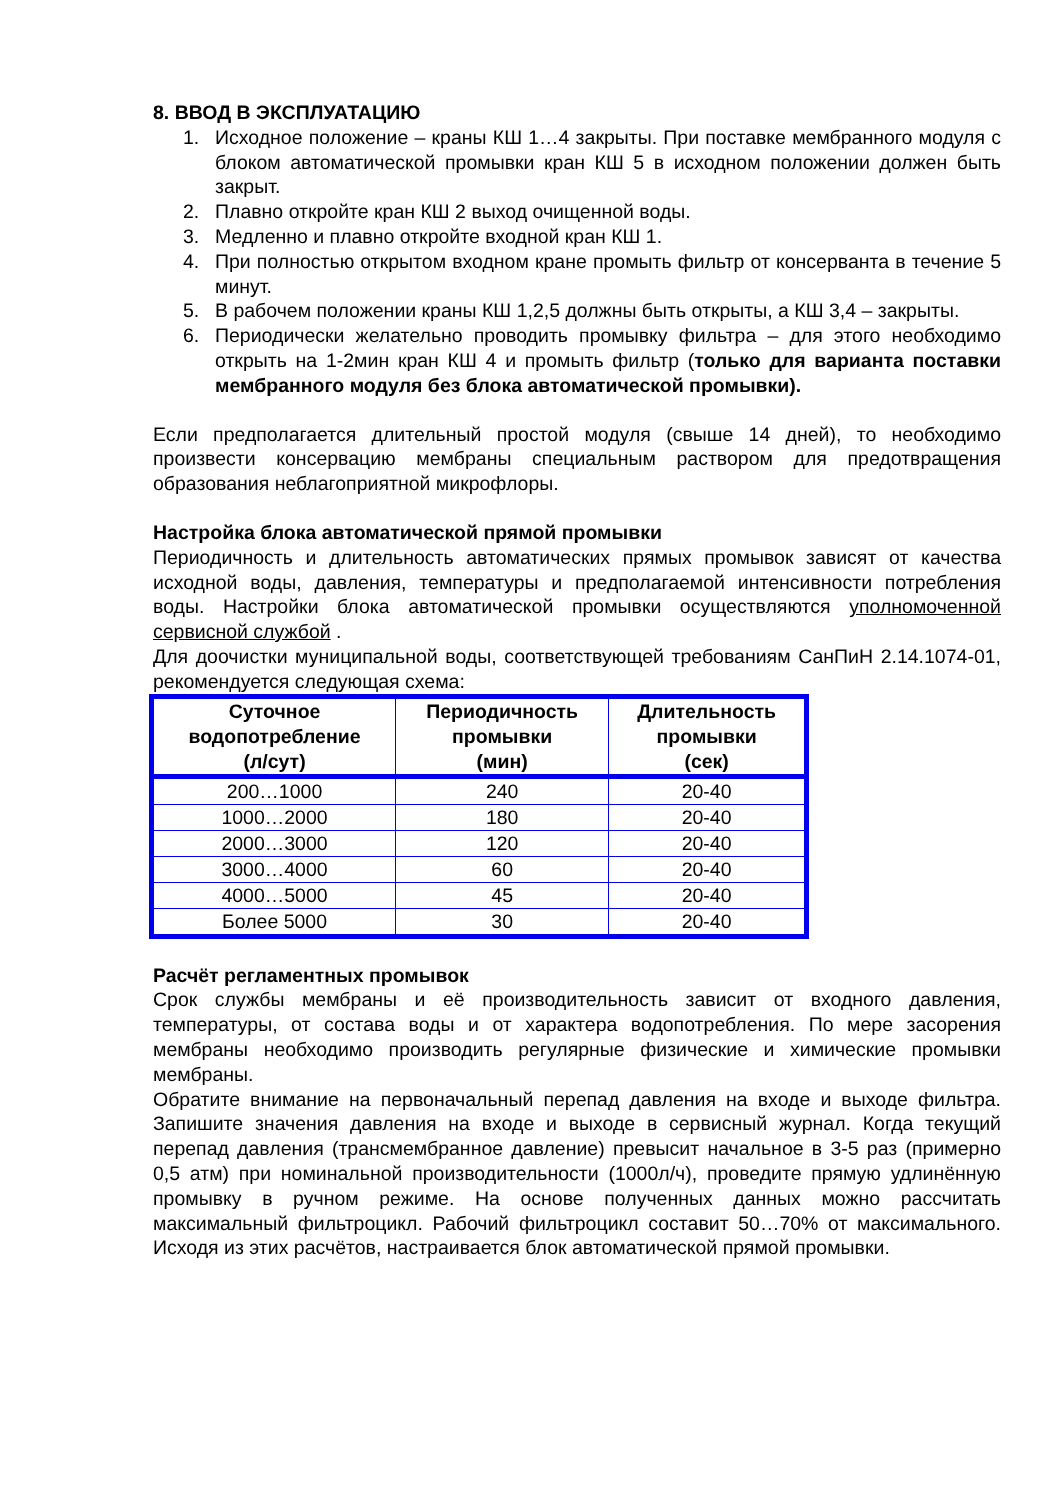8. ВВОД В ЭКСПЛУАТАЦИЮ
1. Исходное положение – краны КШ 1…4 закрыты. При поставке мембранного модуля с блоком автоматической промывки кран КШ 5 в исходном положении должен быть закрыт.
2. Плавно откройте кран КШ 2 выход очищенной воды.
3. Медленно и плавно откройте входной кран КШ 1.
4. При полностью открытом входном кране промыть фильтр от консерванта в течение 5 минут.
5. В рабочем положении краны КШ 1,2,5 должны быть открыты, а КШ 3,4 – закрыты.
6. Периодически желательно проводить промывку фильтра – для этого необходимо открыть на 1-2мин кран КШ 4 и промыть фильтр (только для варианта поставки мембранного модуля без блока автоматической промывки).
Если предполагается длительный простой модуля (свыше 14 дней), то необходимо произвести консервацию мембраны специальным раствором для предотвращения образования неблагоприятной микрофлоры.
Настройка блока автоматической прямой промывки
Периодичность и длительность автоматических прямых промывок зависят от качества исходной воды, давления, температуры и предполагаемой интенсивности потребления воды. Настройки блока автоматической промывки осуществляются уполномоченной сервисной службой .
Для доочистки муниципальной воды, соответствующей требованиям СанПиН 2.14.1074-01, рекомендуется следующая схема:
| Суточное водопотребление (л/сут) | Периодичность промывки (мин) | Длительность промывки (сек) |
| --- | --- | --- |
| 200…1000 | 240 | 20-40 |
| 1000…2000 | 180 | 20-40 |
| 2000…3000 | 120 | 20-40 |
| 3000…4000 | 60 | 20-40 |
| 4000…5000 | 45 | 20-40 |
| Более 5000 | 30 | 20-40 |
Расчёт регламентных промывок
Срок службы мембраны и её производительность зависит от входного давления, температуры, от состава воды и от характера водопотребления. По мере засорения мембраны необходимо производить регулярные физические и химические промывки мембраны.
Обратите внимание на первоначальный перепад давления на входе и выходе фильтра. Запишите значения давления на входе и выходе в сервисный журнал. Когда текущий перепад давления (трансмембранное давление) превысит начальное в 3-5 раз (примерно 0,5 атм) при номинальной производительности (1000л/ч), проведите прямую удлинённую промывку в ручном режиме. На основе полученных данных можно рассчитать максимальный фильтроцикл. Рабочий фильтроцикл составит 50…70% от максимального. Исходя из этих расчётов, настраивается блок автоматической прямой промывки.